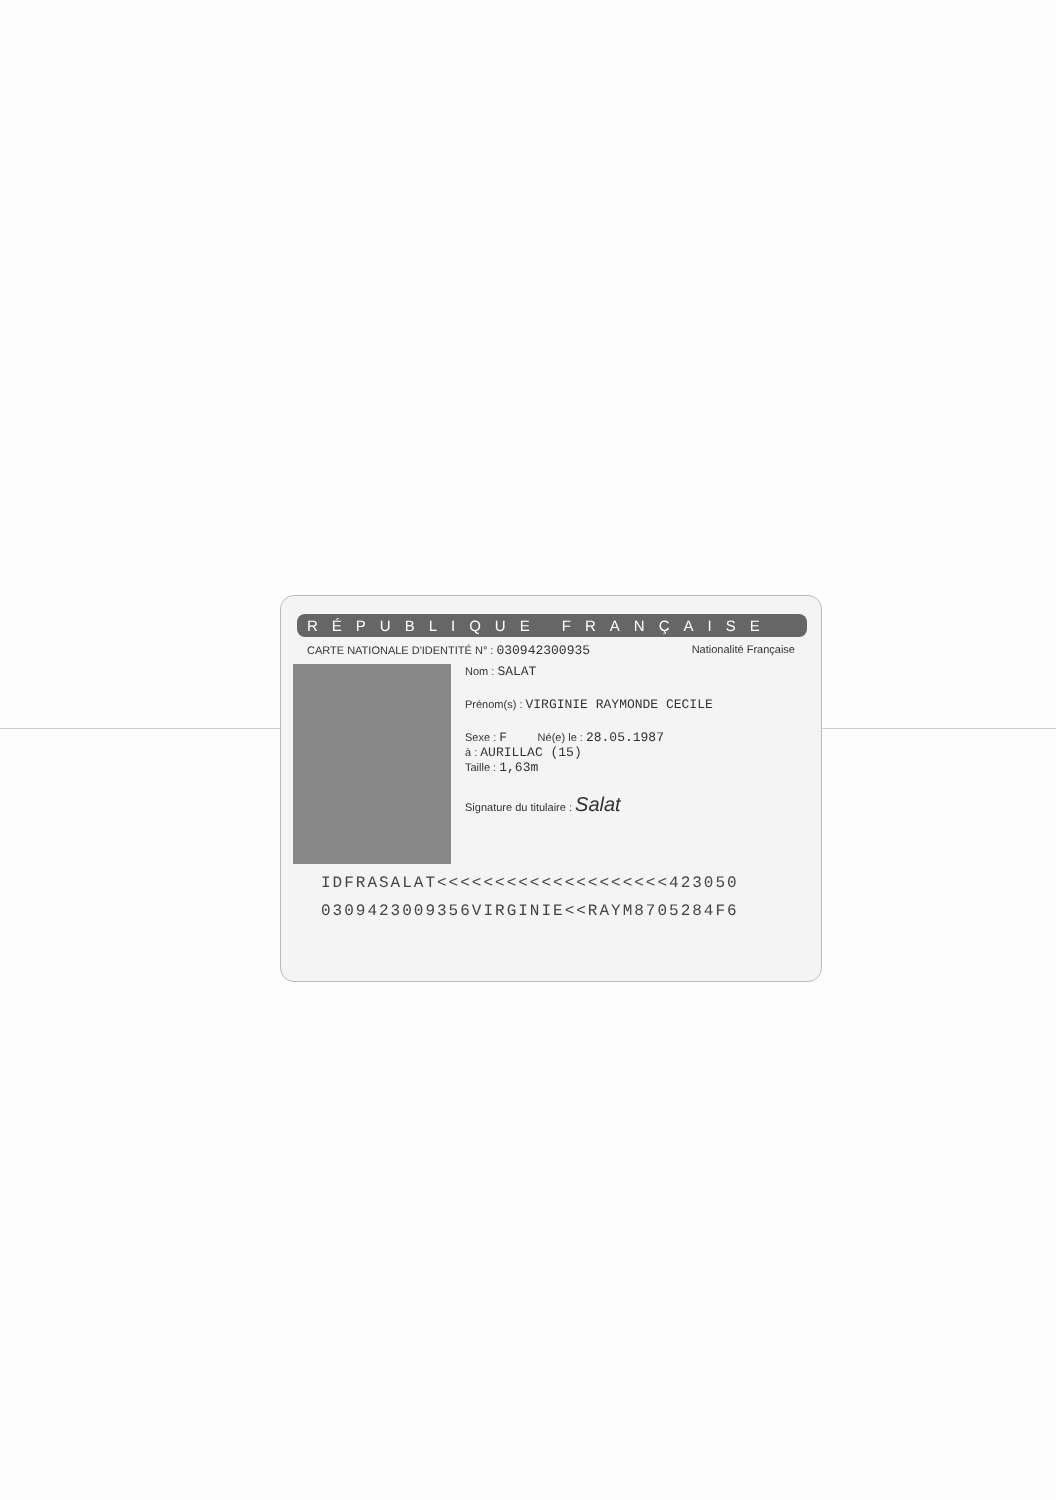RÉPUBLIQUE FRANÇAISE
CARTE NATIONALE D'IDENTITÉ N° : 030942300935 Nationalité Française
Nom : SALAT
Prénom(s) : VIRGINIE RAYMONDE CECILE
Sexe : F Né(e) le : 28.05.1987
à : AURILLAC (15)
Taille : 1,63m
Signature du titulaire : Salat
IDFRASALAT<<<<<<<<<<<<<<<<<<<<423050
0309423009356VIRGINIE<<RAYM8705284F6